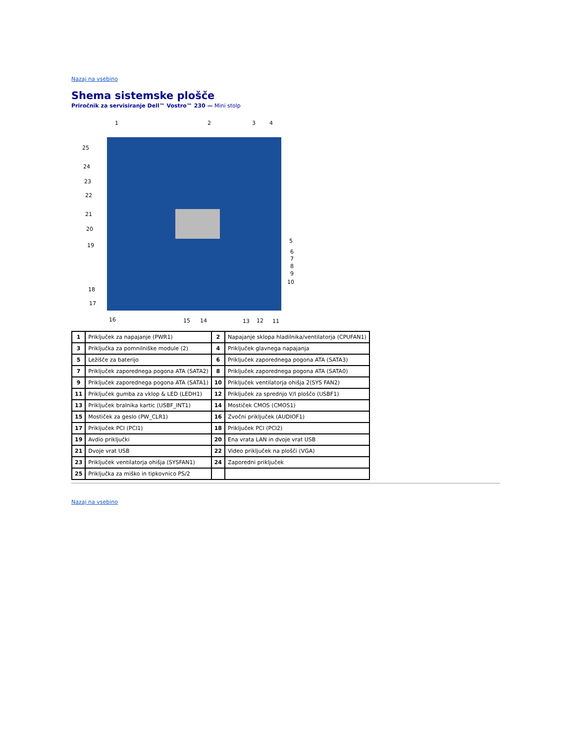Nazaj na vsebino
Shema sistemske plošče
Priročnik za servisiranje Dell™ Vostro™ 230 — Mini stolp
1 2 3 4
25
24
23
22
21
20
19
18
17
5
6
7
8
9
10
16 15 14 13 12 11
| 1 | Priključek za napajanje (PWR1) | 2 | Napajanje sklopa hladilnika/ventilatorja (CPUFAN1) |
| 3 | Priključka za pomnilniške module (2) | 4 | Priključek glavnega napajanja |
| 5 | Ležišče za baterijo | 6 | Priključek zaporednega pogona ATA (SATA3) |
| 7 | Priključek zaporednega pogona ATA (SATA2) | 8 | Priključek zaporednega pogona ATA (SATA0) |
| 9 | Priključek zaporednega pogona ATA (SATA1) | 10 | Priključek ventilatorja ohišja 2(SYS FAN2) |
| 11 | Priključek gumba za vklop & LED (LEDH1) | 12 | Priključek za sprednjo V/I ploščo (USBF1) |
| 13 | Priključek bralnika kartic (USBF_INT1) | 14 | Mostiček CMOS (CMOS1) |
| 15 | Mostiček za geslo (PW_CLR1) | 16 | Zvočni priključek (AUDIOF1) |
| 17 | Priključek PCI (PCI1) | 18 | Priključek PCI (PCI2) |
| 19 | Avdio priključki | 20 | Ena vrata LAN in dvoje vrat USB |
| 21 | Dvoje vrat USB | 22 | Video priključek na plošči (VGA) |
| 23 | Priključek ventilatorja ohišja (SYSFAN1) | 24 | Zaporedni priključek |
| 25 | Priključka za miško in tipkovnico PS/2 | | |
Nazaj na vsebino